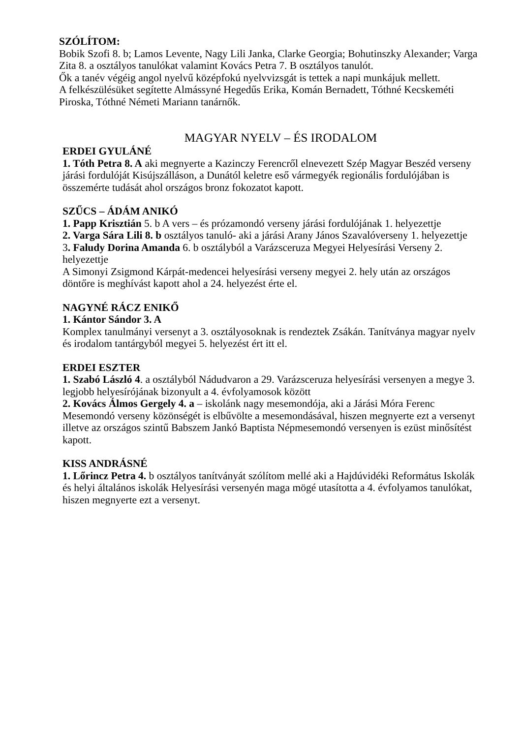SZÓLÍTOM:
Bobik Szofi 8. b; Lamos Levente, Nagy Lili Janka, Clarke Georgia; Bohutinszky Alexander; Varga Zita 8. a osztályos tanulókat valamint Kovács Petra 7. B osztályos tanulót.
Ők a tanév végéig angol nyelvű középfokú nyelvvizsgát is tettek a napi munkájuk mellett.
A felkészülésüket segítette Almássyné Hegedűs Erika, Komán Bernadett, Tóthné Kecskeméti Piroska, Tóthné Németi Mariann tanárnők.
MAGYAR NYELV – ÉS IRODALOM
ERDEI GYULÁNÉ
1. Tóth Petra 8. A aki megnyerte a Kazinczy Ferencről elnevezett Szép Magyar Beszéd verseny járási fordulóját Kisújszálláson, a Dunától keletre eső vármegyék regionális fordulójában is összemérte tudását ahol országos bronz fokozatot kapott.
SZŰCS – ÁDÁM ANIKÓ
1. Papp Krisztián 5. b A vers – és prózamondó verseny járási fordulójának 1. helyezettje
2. Varga Sára Lili 8. b osztályos tanuló- aki a járási Arany János Szavalóverseny 1. helyezettje
3. Faludy Dorina Amanda 6. b osztályból a Varázsceruza Megyei Helyesírási Verseny 2. helyezettje
A Simonyi Zsigmond Kárpát-medencei helyesírási verseny megyei 2. hely után az országos döntőre is meghívást kapott ahol a 24. helyezést érte el.
NAGYNÉ RÁCZ ENIKŐ
1. Kántor Sándor 3. A
Komplex tanulmányi versenyt a 3. osztályosoknak is rendeztek Zsákán. Tanítványa magyar nyelv és irodalom tantárgyból megyei 5. helyezést ért itt el.
ERDEI ESZTER
1. Szabó László 4. a osztályból Nádudvaron a 29. Varázsceruza helyesírási versenyen a megye 3. legjobb helyesírójának bizonyult a 4. évfolyamosok között
2. Kovács Álmos Gergely 4. a – iskolánk nagy mesemondója, aki a Járási Móra Ferenc Mesemondó verseny közönségét is elbűvölte a mesemondásával, hiszen megnyerte ezt a versenyt illetve az országos szintű Babszem Jankó Baptista Népmesemondó versenyen is ezüst minősítést kapott.
KISS ANDRÁSNÉ
1. Lőrincz Petra 4. b osztályos tanítványát szólítom mellé aki a Hajdúvidéki Református Iskolák és helyi általános iskolák Helyesírási versenyén maga mögé utasította a 4. évfolyamos tanulókat, hiszen megnyerte ezt a versenyt.